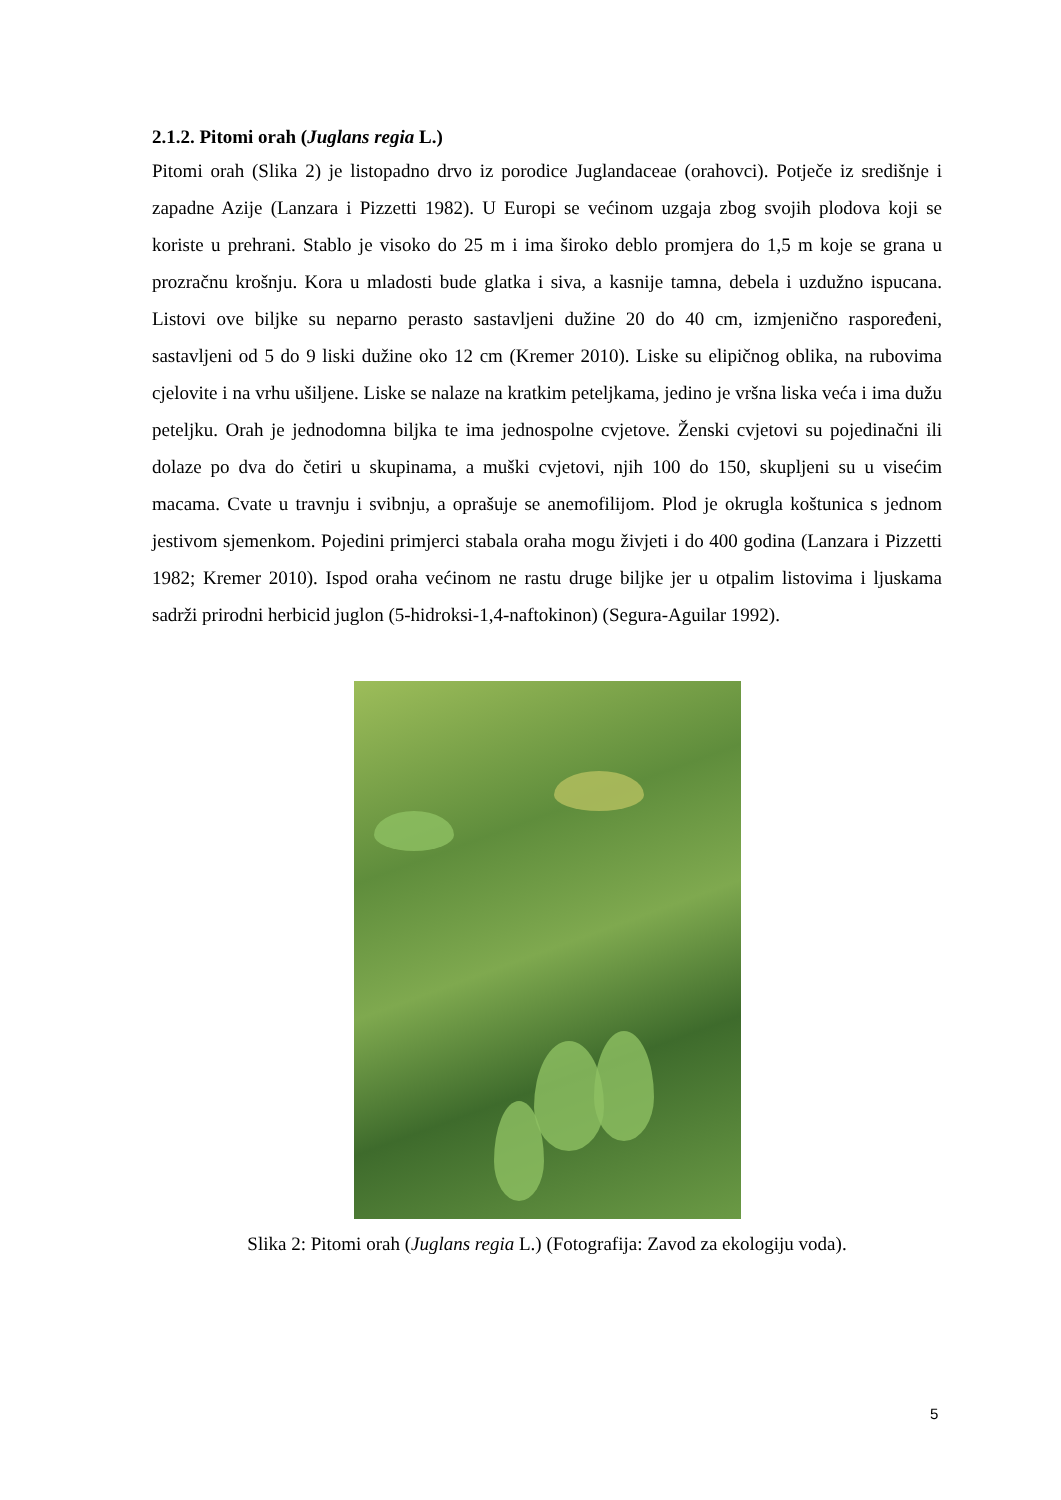2.1.2. Pitomi orah (Juglans regia L.)
Pitomi orah (Slika 2) je listopadno drvo iz porodice Juglandaceae (orahovci). Potječe iz središnje i zapadne Azije (Lanzara i Pizzetti 1982). U Europi se većinom uzgaja zbog svojih plodova koji se koriste u prehrani. Stablo je visoko do 25 m i ima široko deblo promjera do 1,5 m koje se grana u prozračnu krošnju. Kora u mladosti bude glatka i siva, a kasnije tamna, debela i uzdužno ispucana. Listovi ove biljke su neparno perasto sastavljeni dužine 20 do 40 cm, izmjenično raspoređeni, sastavljeni od 5 do 9 liski dužine oko 12 cm (Kremer 2010). Liske su elipičnog oblika, na rubovima cjelovite i na vrhu ušiljene. Liske se nalaze na kratkim peteljkama, jedino je vršna liska veća i ima dužu peteljku. Orah je jednodomna biljka te ima jednospolne cvjetove. Ženski cvjetovi su pojedinačni ili dolaze po dva do četiri u skupinama, a muški cvjetovi, njih 100 do 150, skupljeni su u visećim macama. Cvate u travnju i svibnju, a oprašuje se anemofilijom. Plod je okrugla koštunica s jednom jestivom sjemenkom. Pojedini primjerci stabala oraha mogu živjeti i do 400 godina (Lanzara i Pizzetti 1982; Kremer 2010). Ispod oraha većinom ne rastu druge biljke jer u otpalim listovima i ljuskama sadrži prirodni herbicid juglon (5-hidroksi-1,4-naftokinon) (Segura-Aguilar 1992).
Slika 2: Pitomi orah (Juglans regia L.) (Fotografija: Zavod za ekologiju voda).
5